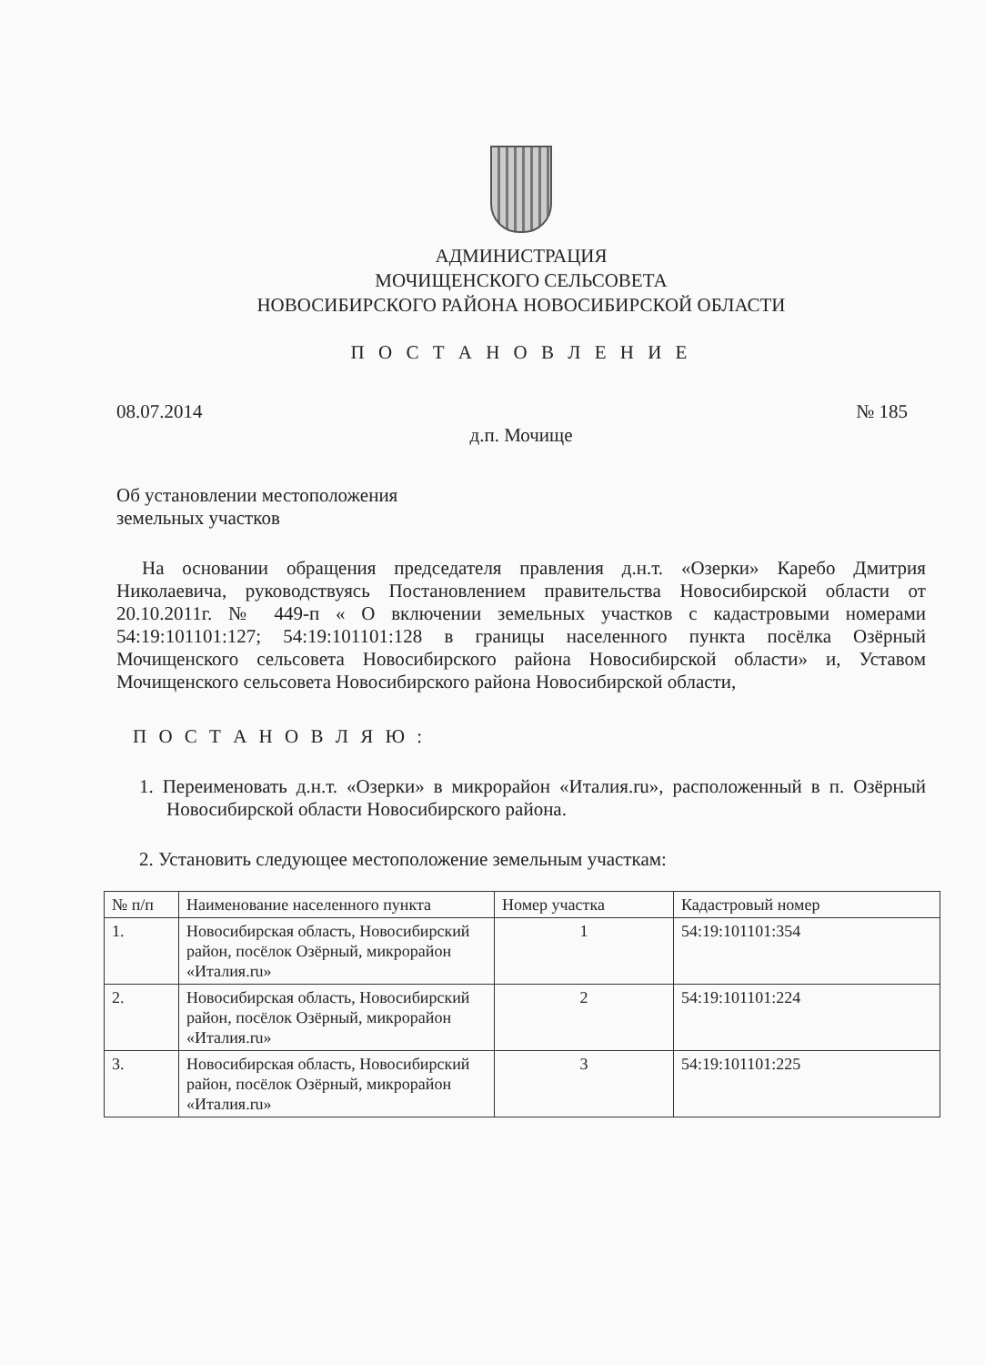АДМИНИСТРАЦИЯ
МОЧИЩЕНСКОГО СЕЛЬСОВЕТА
НОВОСИБИРСКОГО РАЙОНА НОВОСИБИРСКОЙ ОБЛАСТИ
П О С Т А Н О В Л Е Н И Е
08.07.2014 № 185
д.п. Мочище
Об установлении местоположения
земельных участков
На основании обращения председателя правления д.н.т. «Озерки» Каребо Дмитрия Николаевича, руководствуясь Постановлением правительства Новосибирской области от 20.10.2011г. № 449-п « О включении земельных участков с кадастровыми номерами 54:19:101101:127; 54:19:101101:128 в границы населенного пункта посёлка Озёрный Мочищенского сельсовета Новосибирского района Новосибирской области» и, Уставом Мочищенского сельсовета Новосибирского района Новосибирской области,
П О С Т А Н О В Л Я Ю :
1. Переименовать д.н.т. «Озерки» в микрорайон «Италия.ru», расположенный в п. Озёрный Новосибирской области Новосибирского района.
2. Установить следующее местоположение земельным участкам:
| № п/п | Наименование населенного пункта | Номер участка | Кадастровый номер |
| --- | --- | --- | --- |
| 1. | Новосибирская область, Новосибирский район, посёлок Озёрный, микрорайон «Италия.ru» | 1 | 54:19:101101:354 |
| 2. | Новосибирская область, Новосибирский район, посёлок Озёрный, микрорайон «Италия.ru» | 2 | 54:19:101101:224 |
| 3. | Новосибирская область, Новосибирский район, посёлок Озёрный, микрорайон «Италия.ru» | 3 | 54:19:101101:225 |